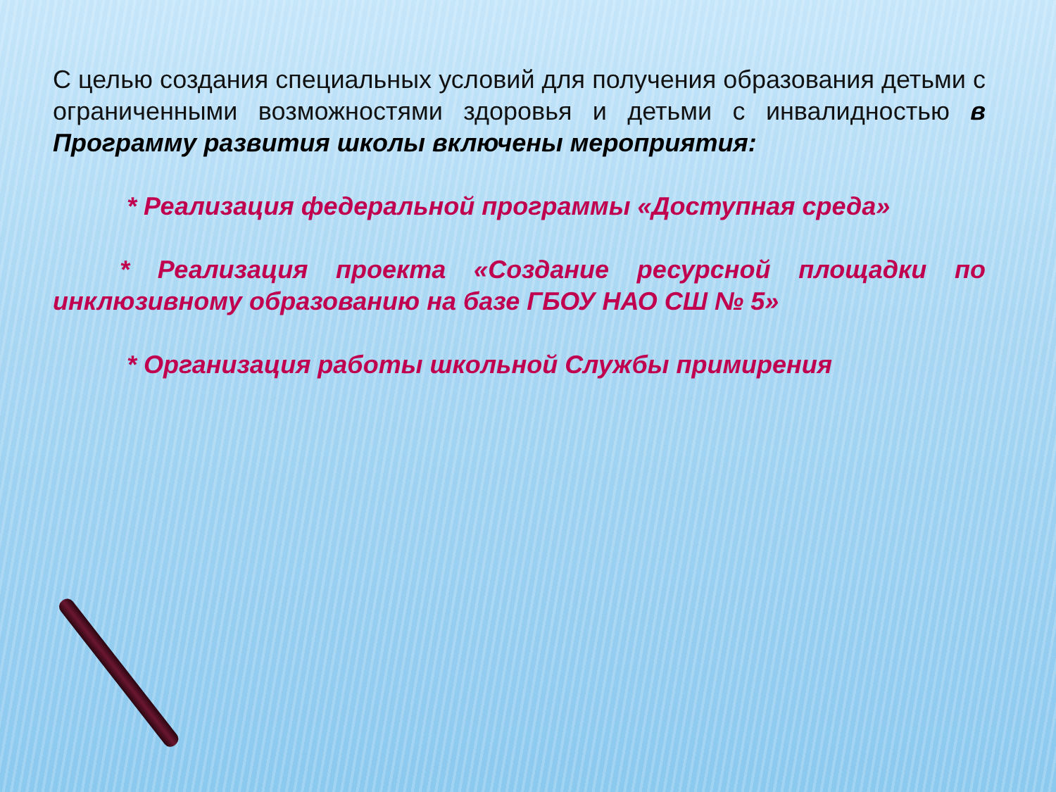С целью создания специальных условий для получения образования детьми с ограниченными возможностями здоровья и детьми с инвалидностью в Программу развития школы включены мероприятия:
* Реализация федеральной программы «Доступная среда»
* Реализация проекта «Создание ресурсной площадки по инклюзивному образованию на базе ГБОУ НАО СШ № 5»
* Организация работы школьной Службы примирения